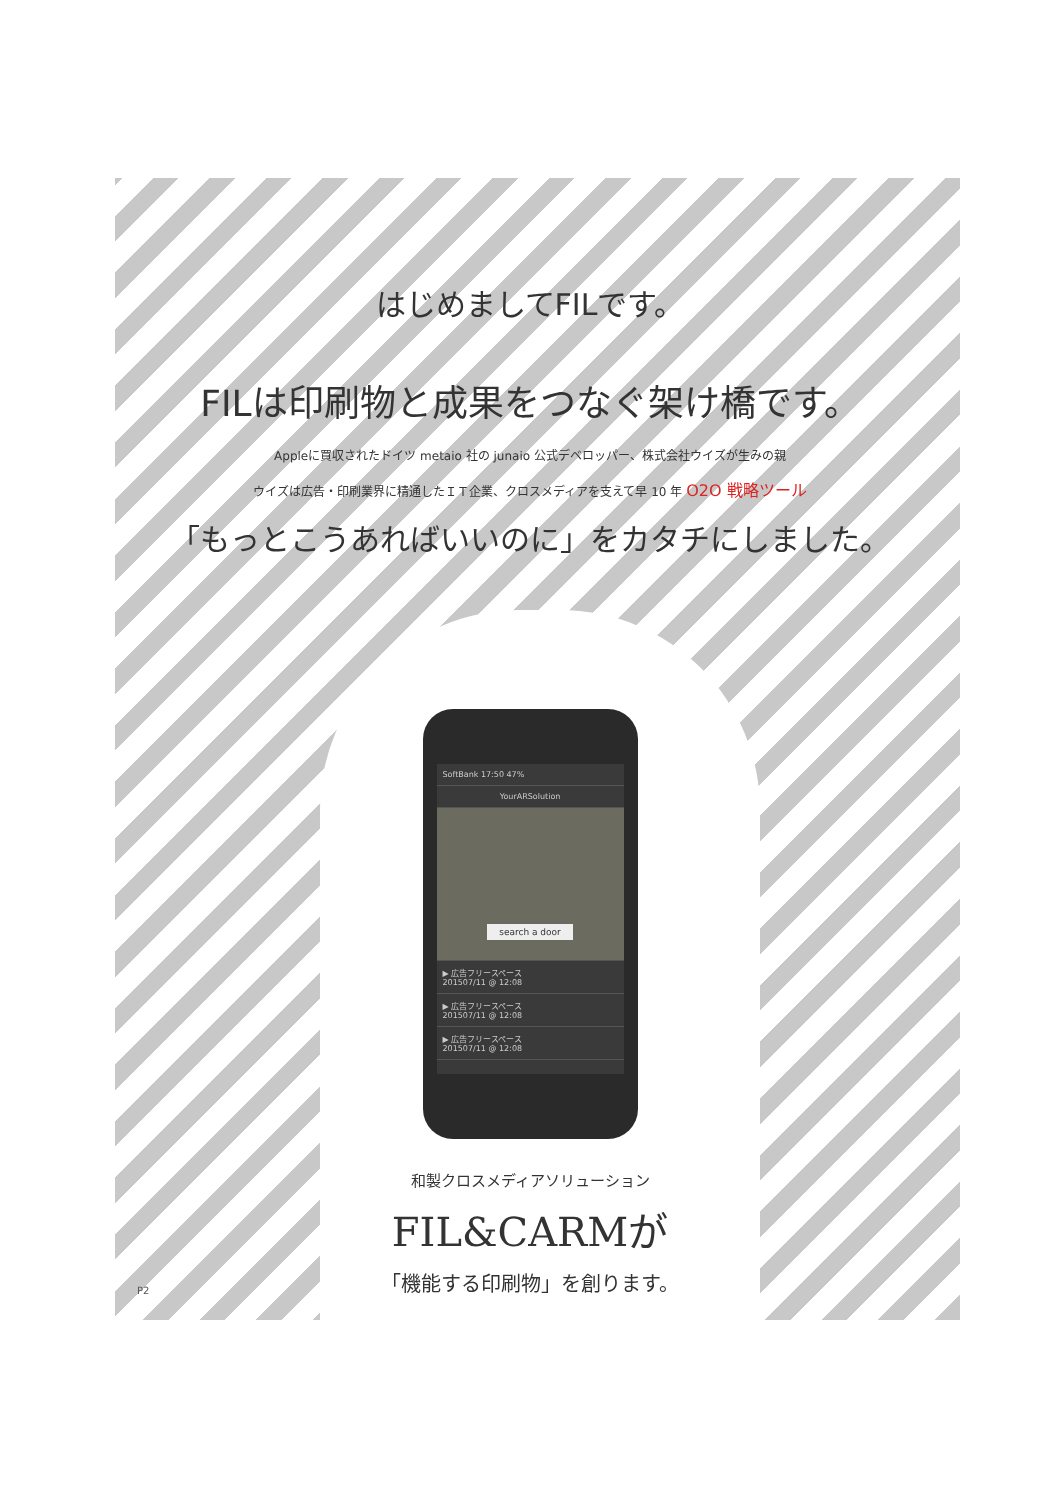はじめましてFILです。
FILは印刷物と成果をつなぐ架け橋です。
Appleに買収されたドイツ metaio 社の junaio 公式デベロッパー、株式会社ウイズが生みの親
ウイズは広告・印刷業界に精通したＩＴ企業、クロスメディアを支えて早 10 年 O2O 戦略ツール
「もっとこうあればいいのに」をカタチにしました。
SoftBank 17:50 47%
YourARSolution
search a door
▶ 広告フリースペース
201507/11 @ 12:08
▶ 広告フリースペース
201507/11 @ 12:08
▶ 広告フリースペース
201507/11 @ 12:08
和製クロスメディアソリューション
FIL&CARMが
「機能する印刷物」を創ります。
P2